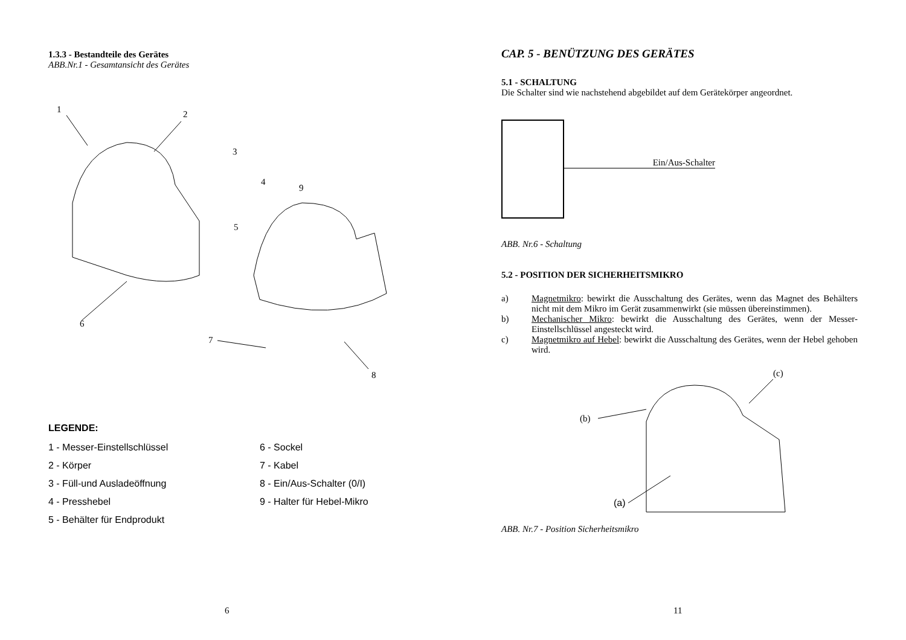1.3.3 - Bestandteile des Gerätes
ABB.Nr.1 - Gesamtansicht des Gerätes
1
2
3
4
5
6
7
8
9
LEGENDE:
1 - Messer-Einstellschlüssel
6 - Sockel
2 - Körper
7 - Kabel
3 - Füll-und Ausladeöffnung
8 - Ein/Aus-Schalter (0/I)
4 - Presshebel
9 - Halter für Hebel-Mikro
5 - Behälter für Endprodukt
6
CAP. 5 - BENÜTZUNG DES GERÄTES
5.1 - SCHALTUNG
Die Schalter sind wie nachstehend abgebildet auf dem Gerätekörper angeordnet.
Ein/Aus-Schalter
ABB. Nr.6 - Schaltung
5.2 - POSITION DER SICHERHEITSMIKRO
a) Magnetmikro: bewirkt die Ausschaltung des Gerätes, wenn das Magnet des Behälters nicht mit dem Mikro im Gerät zusammenwirkt (sie müssen übereinstimmen).
b) Mechanischer Mikro: bewirkt die Ausschaltung des Gerätes, wenn der Messer-Einstellschlüssel angesteckt wird.
c) Magnetmikro auf Hebel: bewirkt die Ausschaltung des Gerätes, wenn der Hebel gehoben wird.
(c)
(b)
(a)
ABB. Nr.7 - Position Sicherheitsmikro
11